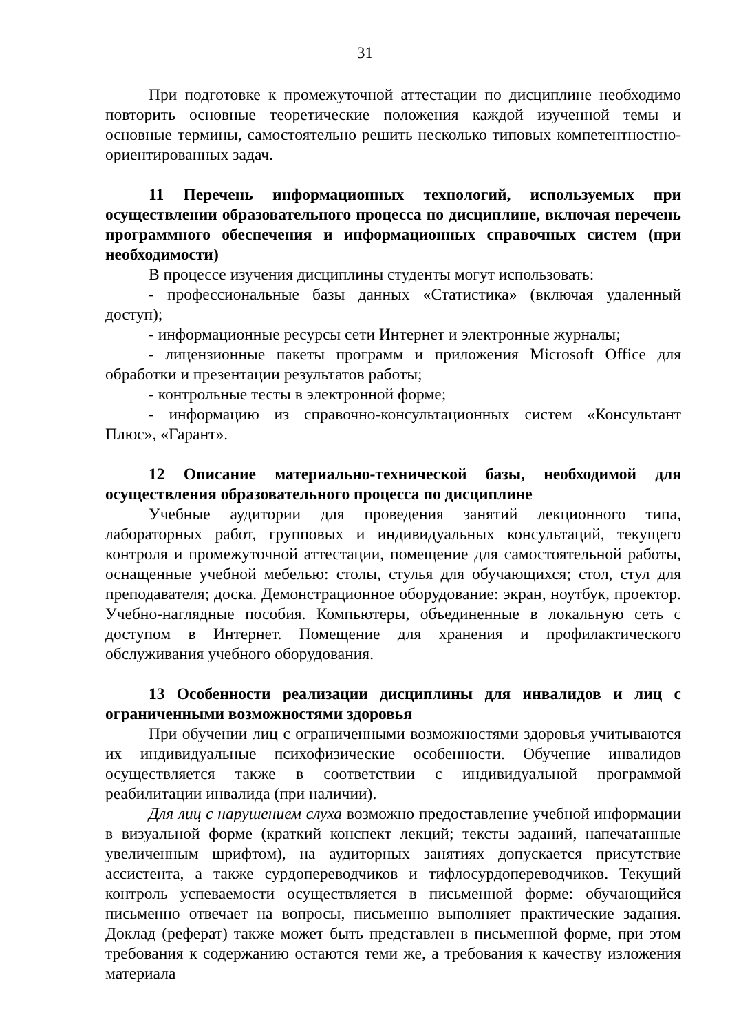31
При подготовке к промежуточной аттестации по дисциплине необходимо повторить основные теоретические положения каждой изученной темы и основные термины, самостоятельно решить несколько типовых компетентностно-ориентированных задач.
11 Перечень информационных технологий, используемых при осуществлении образовательного процесса по дисциплине, включая перечень программного обеспечения и информационных справочных систем (при необходимости)
В процессе изучения дисциплины студенты могут использовать:
- профессиональные базы данных «Статистика» (включая удаленный доступ);
- информационные ресурсы сети Интернет и электронные журналы;
- лицензионные пакеты программ и приложения Microsoft Office для обработки и презентации результатов работы;
- контрольные тесты в электронной форме;
- информацию из справочно-консультационных систем «Консультант Плюс», «Гарант».
12 Описание материально-технической базы, необходимой для осуществления образовательного процесса по дисциплине
Учебные аудитории для проведения занятий лекционного типа, лабораторных работ, групповых и индивидуальных консультаций, текущего контроля и промежуточной аттестации, помещение для самостоятельной работы, оснащенные учебной мебелью: столы, стулья для обучающихся; стол, стул для преподавателя; доска. Демонстрационное оборудование: экран, ноутбук, проектор. Учебно-наглядные пособия. Компьютеры, объединенные в локальную сеть с доступом в Интернет. Помещение для хранения и профилактического обслуживания учебного оборудования.
13 Особенности реализации дисциплины для инвалидов и лиц с ограниченными возможностями здоровья
При обучении лиц с ограниченными возможностями здоровья учитываются их индивидуальные психофизические особенности. Обучение инвалидов осуществляется также в соответствии с индивидуальной программой реабилитации инвалида (при наличии).
Для лиц с нарушением слуха возможно предоставление учебной информации в визуальной форме (краткий конспект лекций; тексты заданий, напечатанные увеличенным шрифтом), на аудиторных занятиях допускается присутствие ассистента, а также сурдопереводчиков и тифлосурдопереводчиков. Текущий контроль успеваемости осуществляется в письменной форме: обучающийся письменно отвечает на вопросы, письменно выполняет практические задания. Доклад (реферат) также может быть представлен в письменной форме, при этом требования к содержанию остаются теми же, а требования к качеству изложения материала